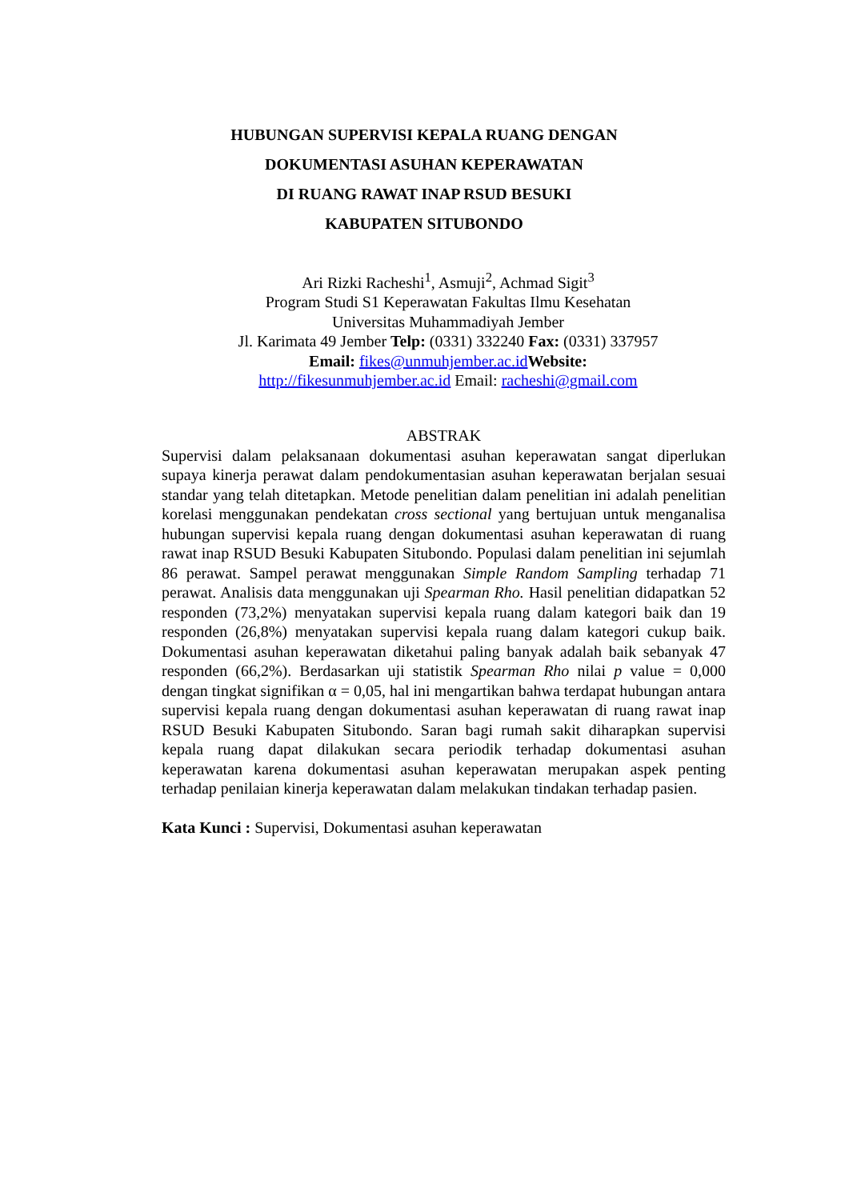HUBUNGAN SUPERVISI KEPALA RUANG DENGAN
DOKUMENTASI ASUHAN KEPERAWATAN
DI RUANG RAWAT INAP RSUD BESUKI
KABUPATEN SITUBONDO
Ari Rizki Racheshi<sup>1</sup>, Asmuji<sup>2</sup>, Achmad Sigit<sup>3</sup>
Program Studi S1 Keperawatan Fakultas Ilmu Kesehatan
Universitas Muhammadiyah Jember
Jl. Karimata 49 Jember Telp: (0331) 332240 Fax: (0331) 337957
Email: fikes@unmuhjember.ac.id Website:
http://fikesunmuhjember.ac.id Email: racheshi@gmail.com
ABSTRAK
Supervisi dalam pelaksanaan dokumentasi asuhan keperawatan sangat diperlukan supaya kinerja perawat dalam pendokumentasian asuhan keperawatan berjalan sesuai standar yang telah ditetapkan. Metode penelitian dalam penelitian ini adalah penelitian korelasi menggunakan pendekatan cross sectional yang bertujuan untuk menganalisa hubungan supervisi kepala ruang dengan dokumentasi asuhan keperawatan di ruang rawat inap RSUD Besuki Kabupaten Situbondo. Populasi dalam penelitian ini sejumlah 86 perawat. Sampel perawat menggunakan Simple Random Sampling terhadap 71 perawat. Analisis data menggunakan uji Spearman Rho. Hasil penelitian didapatkan 52 responden (73,2%) menyatakan supervisi kepala ruang dalam kategori baik dan 19 responden (26,8%) menyatakan supervisi kepala ruang dalam kategori cukup baik. Dokumentasi asuhan keperawatan diketahui paling banyak adalah baik sebanyak 47 responden (66,2%). Berdasarkan uji statistik Spearman Rho nilai p value = 0,000 dengan tingkat signifikan α = 0,05, hal ini mengartikan bahwa terdapat hubungan antara supervisi kepala ruang dengan dokumentasi asuhan keperawatan di ruang rawat inap RSUD Besuki Kabupaten Situbondo. Saran bagi rumah sakit diharapkan supervisi kepala ruang dapat dilakukan secara periodik terhadap dokumentasi asuhan keperawatan karena dokumentasi asuhan keperawatan merupakan aspek penting terhadap penilaian kinerja keperawatan dalam melakukan tindakan terhadap pasien.
Kata Kunci : Supervisi, Dokumentasi asuhan keperawatan